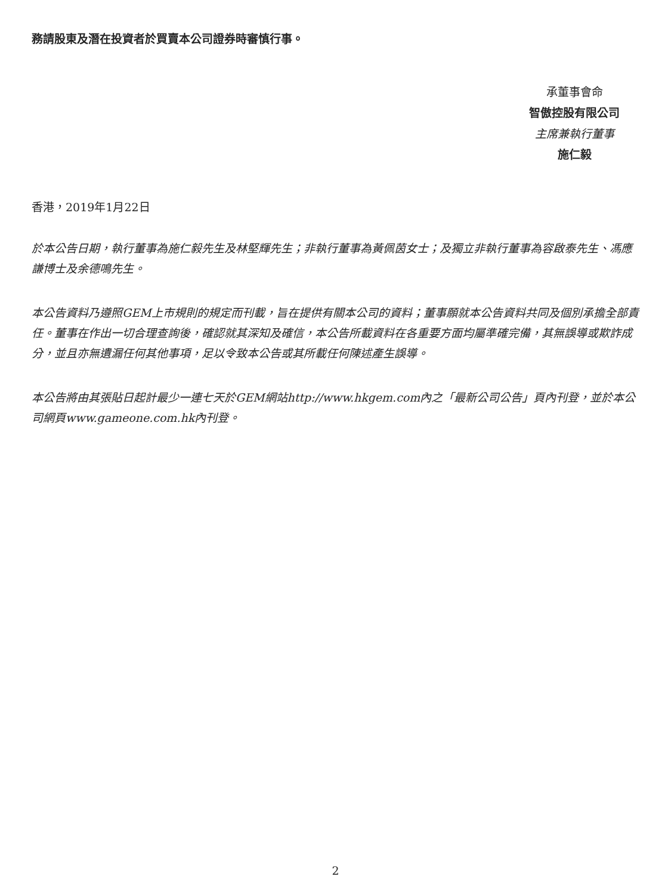務請股東及潛在投資者於買賣本公司證券時審慎行事。
承董事會命
智傲控股有限公司
主席兼執行董事
施仁毅
香港，2019年1月22日
於本公告日期，執行董事為施仁毅先生及林堅輝先生；非執行董事為黃佩茵女士；及獨立非執行董事為容啟泰先生、馮應謙博士及余德鳴先生。
本公告資料乃遵照GEM上市規則的規定而刊載，旨在提供有關本公司的資料；董事願就本公告資料共同及個別承擔全部責任。董事在作出一切合理查詢後，確認就其深知及確信，本公告所載資料在各重要方面均屬準確完備，其無誤導或欺詐成分，並且亦無遺漏任何其他事項，足以令致本公告或其所載任何陳述產生誤導。
本公告將由其張貼日起計最少一連七天於GEM網站http://www.hkgem.com內之「最新公司公告」頁內刊登，並於本公司網頁www.gameone.com.hk內刊登。
2